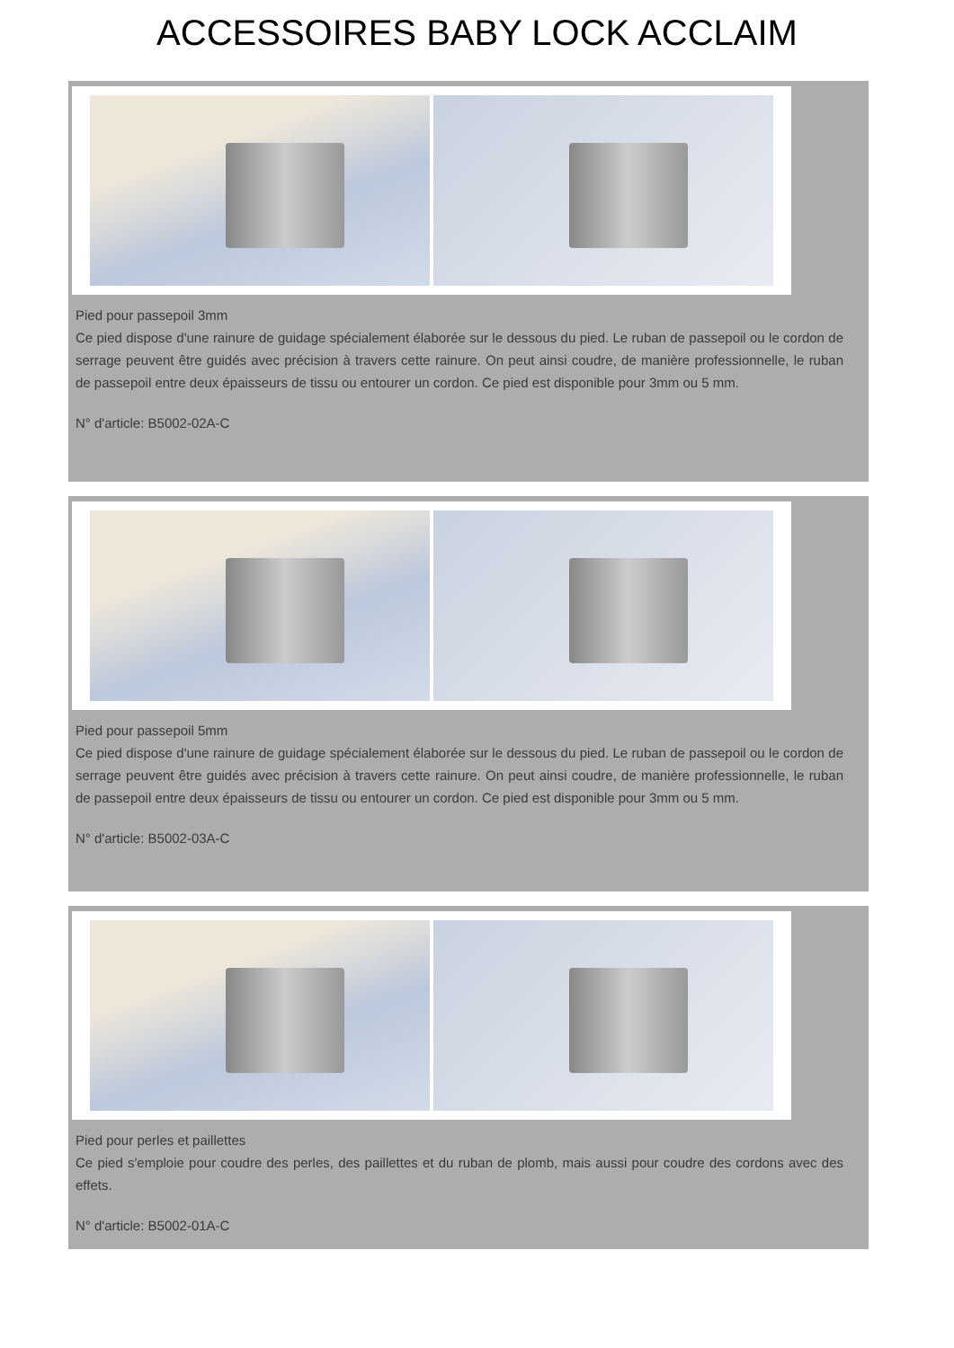ACCESSOIRES BABY LOCK ACCLAIM
Pied pour passepoil 3mm
Ce pied dispose d'une rainure de guidage spécialement élaborée sur le dessous du pied. Le ruban de passepoil ou le cordon de serrage peuvent être guidés avec précision à travers cette rainure. On peut ainsi coudre, de manière professionnelle, le ruban de passepoil entre deux épaisseurs de tissu ou entourer un cordon. Ce pied est disponible pour 3mm ou 5 mm.
N° d'article: B5002-02A-C
Pied pour passepoil 5mm
Ce pied dispose d'une rainure de guidage spécialement élaborée sur le dessous du pied. Le ruban de passepoil ou le cordon de serrage peuvent être guidés avec précision à travers cette rainure. On peut ainsi coudre, de manière professionnelle, le ruban de passepoil entre deux épaisseurs de tissu ou entourer un cordon. Ce pied est disponible pour 3mm ou 5 mm.
N° d'article: B5002-03A-C
Pied pour perles et paillettes
Ce pied s'emploie pour coudre des perles, des paillettes et du ruban de plomb, mais aussi pour coudre des cordons avec des effets.
N° d'article: B5002-01A-C